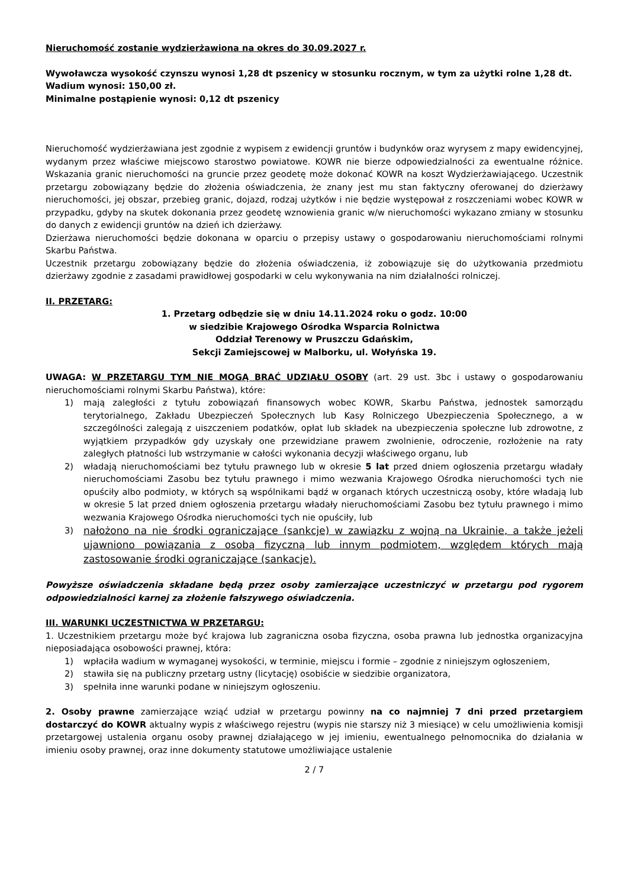Nieruchomość zostanie wydzierżawiona na okres do 30.09.2027 r.
Wywoławcza wysokość czynszu wynosi 1,28 dt pszenicy w stosunku rocznym, w tym za użytki rolne 1,28 dt.
Wadium wynosi: 150,00 zł.
Minimalne postąpienie wynosi: 0,12 dt pszenicy
Nieruchomość wydzierżawiana jest zgodnie z wypisem z ewidencji gruntów i budynków oraz wyrysem z mapy ewidencyjnej, wydanym przez właściwe miejscowo starostwo powiatowe. KOWR nie bierze odpowiedzialności za ewentualne różnice. Wskazania granic nieruchomości na gruncie przez geodetę może dokonać KOWR na koszt Wydzierżawiającego. Uczestnik przetargu zobowiązany będzie do złożenia oświadczenia, że znany jest mu stan faktyczny oferowanej do dzierżawy nieruchomości, jej obszar, przebieg granic, dojazd, rodzaj użytków i nie będzie występował z roszczeniami wobec KOWR w przypadku, gdyby na skutek dokonania przez geodetę wznowienia granic w/w nieruchomości wykazano zmiany w stosunku do danych z ewidencji gruntów na dzień ich dzierżawy.
Dzierżawa nieruchomości będzie dokonana w oparciu o przepisy ustawy o gospodarowaniu nieruchomościami rolnymi Skarbu Państwa.
Uczestnik przetargu zobowiązany będzie do złożenia oświadczenia, iż zobowiązuje się do użytkowania przedmiotu dzierżawy zgodnie z zasadami prawidłowej gospodarki w celu wykonywania na nim działalności rolniczej.
II. PRZETARG:
1. Przetarg odbędzie się w dniu 14.11.2024 roku o godz. 10:00
w siedzibie Krajowego Ośrodka Wsparcia Rolnictwa
Oddział Terenowy w Pruszczu Gdańskim,
Sekcji Zamiejscowej w Malborku, ul. Wołyńska 19.
UWAGA: W PRZETARGU TYM NIE MOGĄ BRAĆ UDZIAŁU OSOBY (art. 29 ust. 3bc i ustawy o gospodarowaniu nieruchomościami rolnymi Skarbu Państwa), które:
1) mają zaległości z tytułu zobowiązań finansowych wobec KOWR, Skarbu Państwa, jednostek samorządu terytorialnego, Zakładu Ubezpieczeń Społecznych lub Kasy Rolniczego Ubezpieczenia Społecznego, a w szczególności zalegają z uiszczeniem podatków, opłat lub składek na ubezpieczenia społeczne lub zdrowotne, z wyjątkiem przypadków gdy uzyskały one przewidziane prawem zwolnienie, odroczenie, rozłożenie na raty zaległych płatności lub wstrzymanie w całości wykonania decyzji właściwego organu, lub
2) władają nieruchomościami bez tytułu prawnego lub w okresie 5 lat przed dniem ogłoszenia przetargu władały nieruchomościami Zasobu bez tytułu prawnego i mimo wezwania Krajowego Ośrodka nieruchomości tych nie opuściły albo podmioty, w których są wspólnikami bądź w organach których uczestniczą osoby, które władają lub w okresie 5 lat przed dniem ogłoszenia przetargu władały nieruchomościami Zasobu bez tytułu prawnego i mimo wezwania Krajowego Ośrodka nieruchomości tych nie opuściły, lub
3) nałożono na nie środki ograniczające (sankcje) w zawiązku z wojną na Ukrainie, a także jeżeli ujawniono powiązania z osobą fizyczną lub innym podmiotem, względem których mają zastosowanie środki ograniczające (sankacje).
Powyższe oświadczenia składane będą przez osoby zamierzające uczestniczyć w przetargu pod rygorem odpowiedzialności karnej za złożenie fałszywego oświadczenia.
III. WARUNKI UCZESTNICTWA W PRZETARGU:
1. Uczestnikiem przetargu może być krajowa lub zagraniczna osoba fizyczna, osoba prawna lub jednostka organizacyjna nieposiadająca osobowości prawnej, która:
1) wpłaciła wadium w wymaganej wysokości, w terminie, miejscu i formie – zgodnie z niniejszym ogłoszeniem,
2) stawiła się na publiczny przetarg ustny (licytację) osobiście w siedzibie organizatora,
3) spełniła inne warunki podane w niniejszym ogłoszeniu.
2. Osoby prawne zamierzające wziąć udział w przetargu powinny na co najmniej 7 dni przed przetargiem dostarczyć do KOWR aktualny wypis z właściwego rejestru (wypis nie starszy niż 3 miesiące) w celu umożliwienia komisji przetargowej ustalenia organu osoby prawnej działającego w jej imieniu, ewentualnego pełnomocnika do działania w imieniu osoby prawnej, oraz inne dokumenty statutowe umożliwiające ustalenie
2 / 7